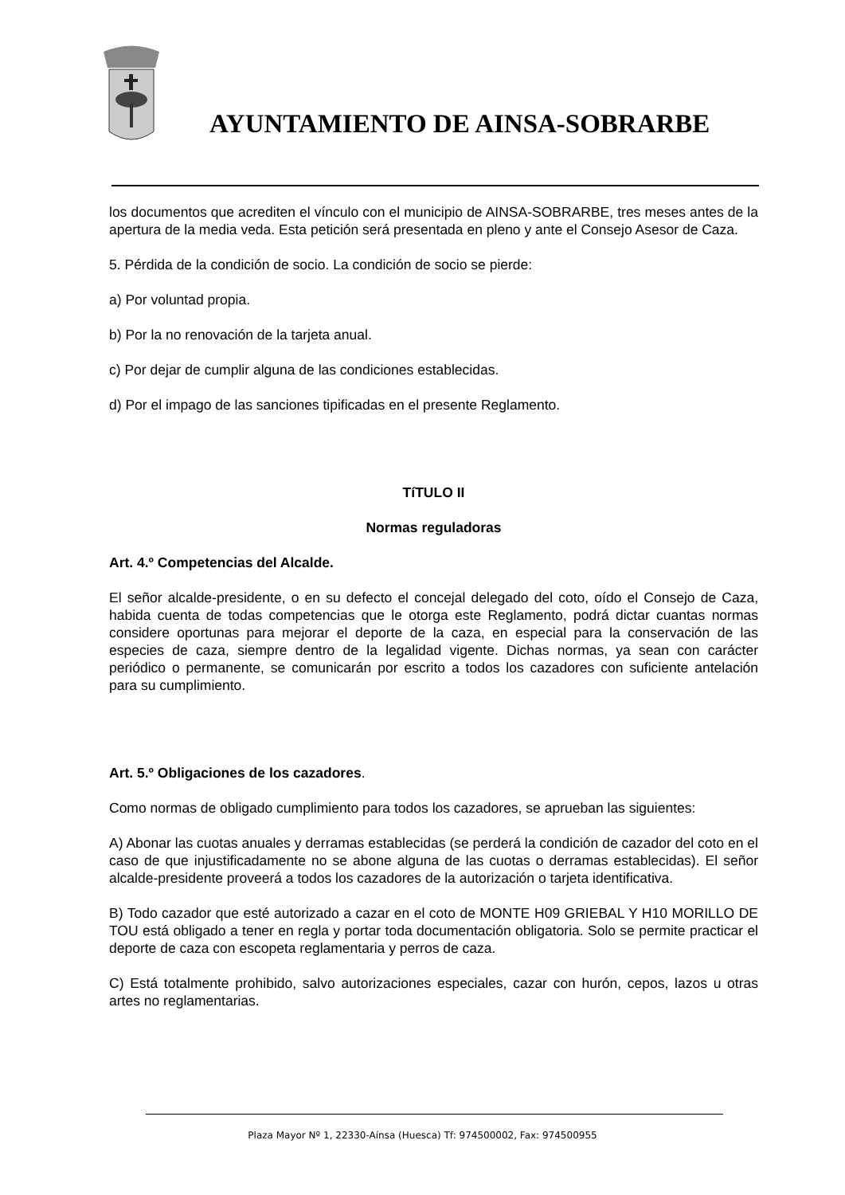AYUNTAMIENTO DE AINSA-SOBRARBE
los documentos que acrediten el vínculo con el municipio de AINSA-SOBRARBE, tres meses antes de la apertura de la media veda. Esta petición será presentada en pleno y ante el Consejo Asesor de Caza.
5. Pérdida de la condición de socio. La condición de socio se pierde:
a) Por voluntad propia.
b) Por la no renovación de la tarjeta anual.
c) Por dejar de cumplir alguna de las condiciones establecidas.
d) Por el impago de las sanciones tipificadas en el presente Reglamento.
TíTULO II
Normas reguladoras
Art. 4.º Competencias del Alcalde.
El señor alcalde-presidente, o en su defecto el concejal delegado del coto, oído el Consejo de Caza, habida cuenta de todas competencias que le otorga este Reglamento, podrá dictar cuantas normas considere oportunas para mejorar el deporte de la caza, en especial para la conservación de las especies de caza, siempre dentro de la legalidad vigente. Dichas normas, ya sean con carácter periódico o permanente, se comunicarán por escrito a todos los cazadores con suficiente antelación para su cumplimiento.
Art. 5.º Obligaciones de los cazadores.
Como normas de obligado cumplimiento para todos los cazadores, se aprueban las siguientes:
A) Abonar las cuotas anuales y derramas establecidas (se perderá la condición de cazador del coto en el caso de que injustificadamente no se abone alguna de las cuotas o derramas establecidas). El señor alcalde-presidente proveerá a todos los cazadores de la autorización o tarjeta identificativa.
B) Todo cazador que esté autorizado a cazar en el coto de MONTE H09 GRIEBAL Y H10 MORILLO DE TOU está obligado a tener en regla y portar toda documentación obligatoria. Solo se permite practicar el deporte de caza con escopeta reglamentaria y perros de caza.
C) Está totalmente prohibido, salvo autorizaciones especiales, cazar con hurón, cepos, lazos u otras artes no reglamentarias.
Plaza Mayor Nº 1, 22330-Aínsa (Huesca) Tf: 974500002, Fax: 974500955